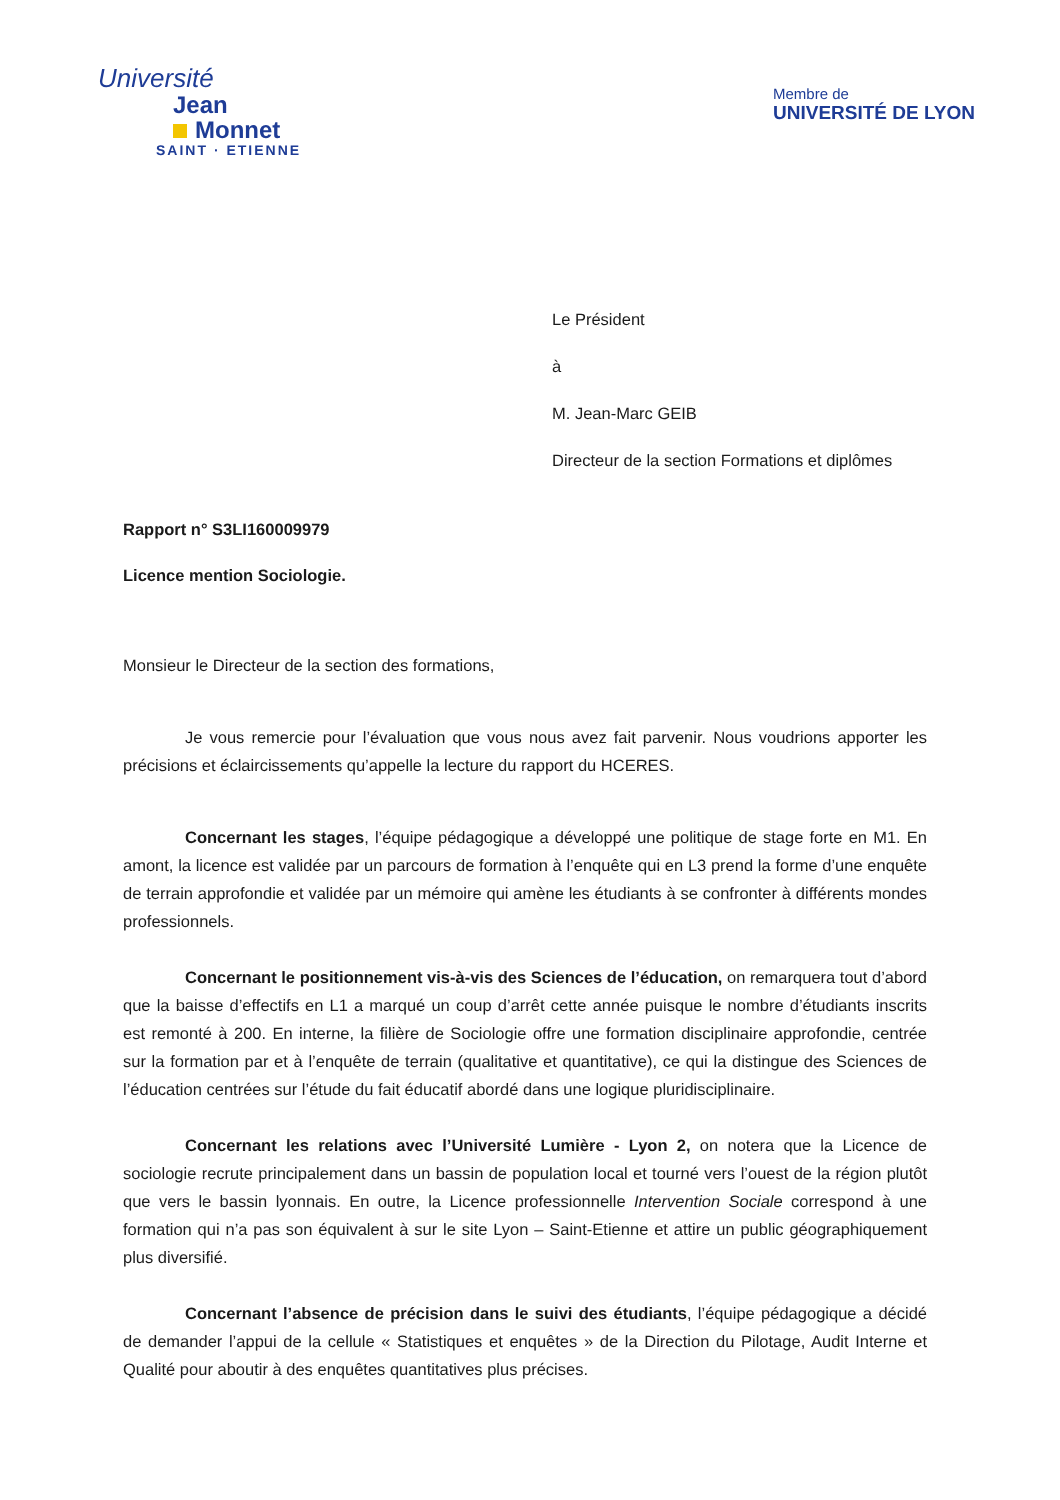Université
Jean
Monnet
SAINT · ETIENNE
Membre de
UNIVERSITÉ DE LYON
Le Président
à
M. Jean-Marc GEIB
Directeur de la section Formations et diplômes
Rapport n° S3LI160009979
Licence mention Sociologie.
Monsieur le Directeur de la section des formations,
Je vous remercie pour l’évaluation que vous nous avez fait parvenir. Nous voudrions apporter les précisions et éclaircissements qu’appelle la lecture du rapport du HCERES.
Concernant les stages, l’équipe pédagogique a développé une politique de stage forte en M1. En amont, la licence est validée par un parcours de formation à l’enquête qui en L3 prend la forme d’une enquête de terrain approfondie et validée par un mémoire qui amène les étudiants à se confronter à différents mondes professionnels.
Concernant le positionnement vis-à-vis des Sciences de l’éducation, on remarquera tout d’abord que la baisse d’effectifs en L1 a marqué un coup d’arrêt cette année puisque le nombre d’étudiants inscrits est remonté à 200. En interne, la filière de Sociologie offre une formation disciplinaire approfondie, centrée sur la formation par et à l’enquête de terrain (qualitative et quantitative), ce qui la distingue des Sciences de l’éducation centrées sur l’étude du fait éducatif abordé dans une logique pluridisciplinaire.
Concernant les relations avec l’Université Lumière - Lyon 2, on notera que la Licence de sociologie recrute principalement dans un bassin de population local et tourné vers l’ouest de la région plutôt que vers le bassin lyonnais. En outre, la Licence professionnelle Intervention Sociale correspond à une formation qui n’a pas son équivalent à sur le site Lyon – Saint-Etienne et attire un public géographiquement plus diversifié.
Concernant l’absence de précision dans le suivi des étudiants, l’équipe pédagogique a décidé de demander l’appui de la cellule « Statistiques et enquêtes » de la Direction du Pilotage, Audit Interne et Qualité pour aboutir à des enquêtes quantitatives plus précises.